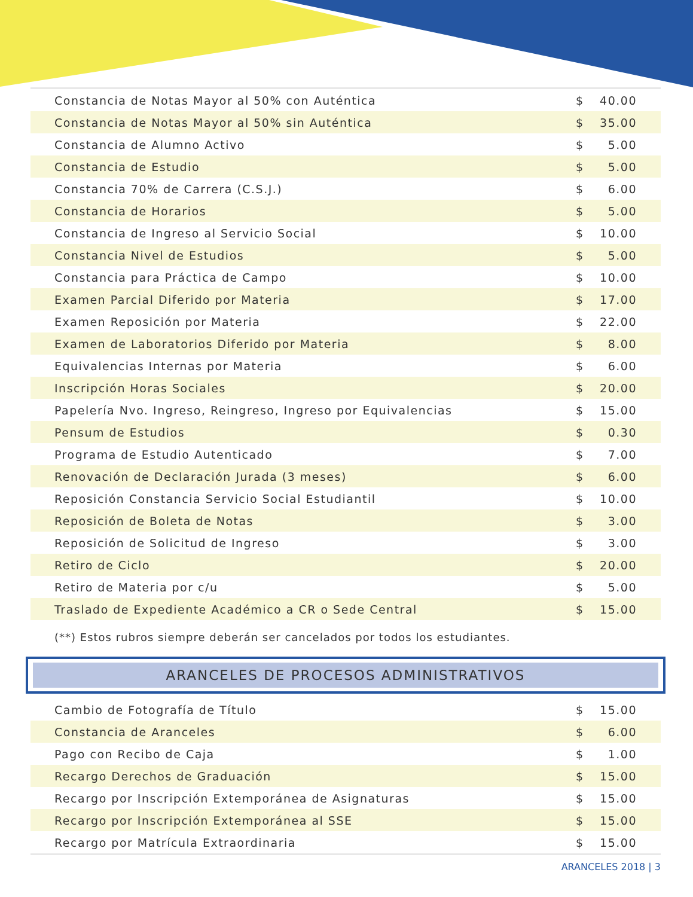| Constancia de Notas Mayor al 50% con Auténtica | $ | 40.00 |
| Constancia de Notas Mayor al 50% sin Auténtica | $ | 35.00 |
| Constancia de Alumno Activo | $ | 5.00 |
| Constancia de Estudio | $ | 5.00 |
| Constancia 70% de Carrera (C.S.J.) | $ | 6.00 |
| Constancia de Horarios | $ | 5.00 |
| Constancia de Ingreso al Servicio Social | $ | 10.00 |
| Constancia Nivel de Estudios | $ | 5.00 |
| Constancia para Práctica de Campo | $ | 10.00 |
| Examen Parcial Diferido por Materia | $ | 17.00 |
| Examen Reposición por Materia | $ | 22.00 |
| Examen de Laboratorios Diferido por Materia | $ | 8.00 |
| Equivalencias Internas por Materia | $ | 6.00 |
| Inscripción Horas Sociales | $ | 20.00 |
| Papelería Nvo. Ingreso, Reingreso, Ingreso por Equivalencias | $ | 15.00 |
| Pensum de Estudios | $ | 0.30 |
| Programa de Estudio Autenticado | $ | 7.00 |
| Renovación de Declaración Jurada (3 meses) | $ | 6.00 |
| Reposición Constancia Servicio Social Estudiantil | $ | 10.00 |
| Reposición de Boleta de Notas | $ | 3.00 |
| Reposición de Solicitud de Ingreso | $ | 3.00 |
| Retiro de Ciclo | $ | 20.00 |
| Retiro de Materia por c/u | $ | 5.00 |
| Traslado de Expediente Académico a CR o Sede Central | $ | 15.00 |
(**) Estos rubros siempre deberán ser cancelados por todos los estudiantes.
ARANCELES DE PROCESOS ADMINISTRATIVOS
| Cambio de Fotografía de Título | $ | 15.00 |
| Constancia de Aranceles | $ | 6.00 |
| Pago con Recibo de Caja | $ | 1.00 |
| Recargo Derechos de Graduación | $ | 15.00 |
| Recargo por Inscripción Extemporánea de Asignaturas | $ | 15.00 |
| Recargo por Inscripción Extemporánea al SSE | $ | 15.00 |
| Recargo por Matrícula Extraordinaria | $ | 15.00 |
ARANCELES 2018 | 3